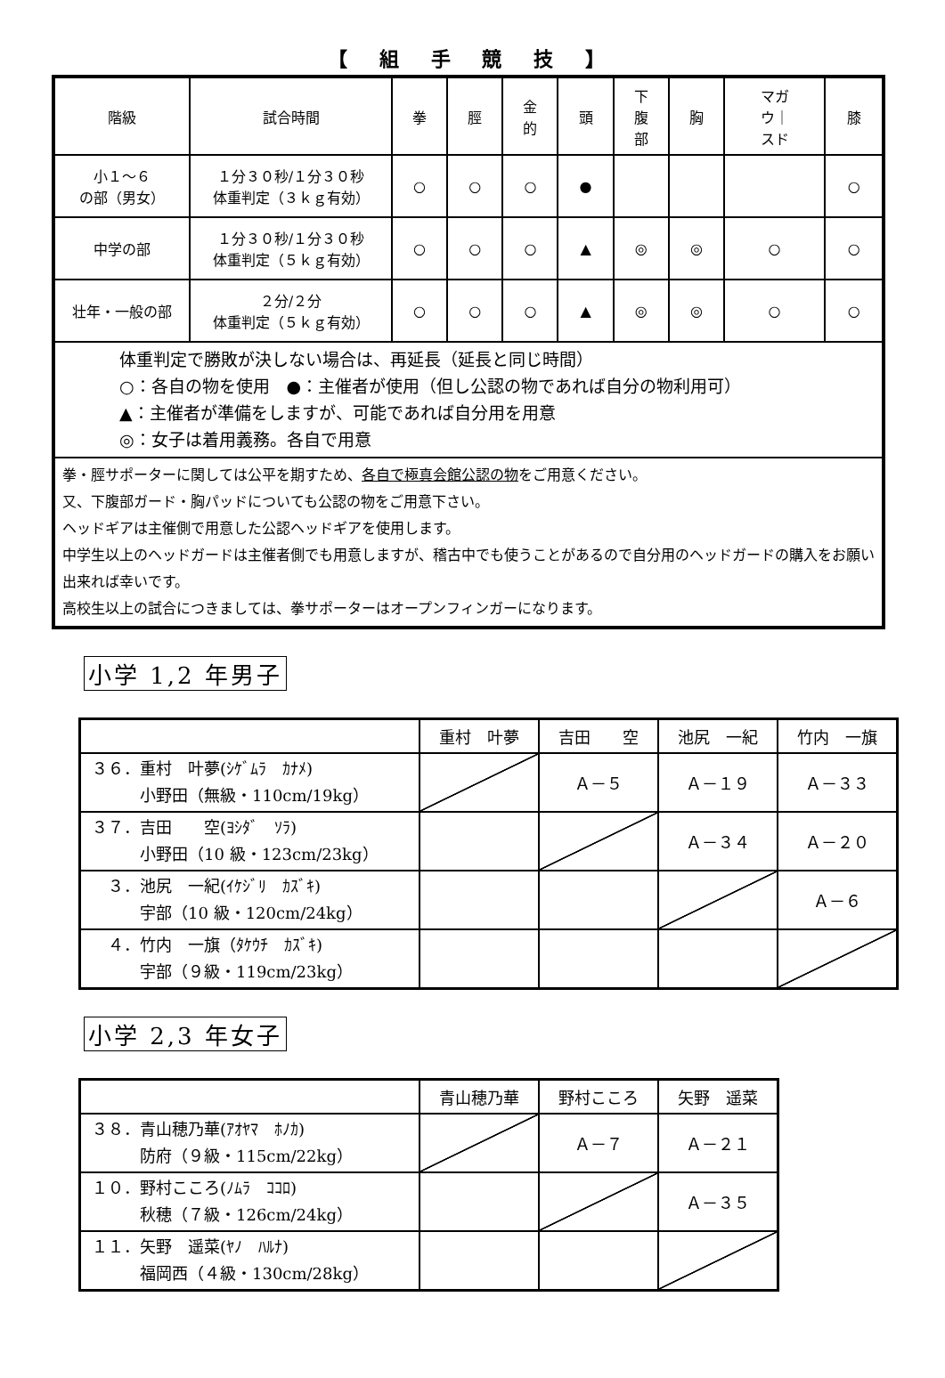【 組 手 競 技 】
| 階級 | 試合時間 | 拳 | 脛 | 金 的 | 頭 | 下 腹 部 | 胸 | マガ ウ｜ スド | 膝 |
| --- | --- | --- | --- | --- | --- | --- | --- | --- | --- |
| 小１～６ の部（男女） | １分３０秒/１分３０秒 体重判定（３ｋｇ有効） | ○ | ○ | ○ | ● | | | | ○ |
| 中学の部 | １分３０秒/１分３０秒 体重判定（５ｋｇ有効） | ○ | ○ | ○ | ▲ | ◎ | ◎ | ○ | ○ |
| 壮年・一般の部 | ２分/２分 体重判定（５ｋｇ有効） | ○ | ○ | ○ | ▲ | ◎ | ◎ | ○ | ○ |
| 体重判定で勝敗が決しない場合は、再延長（延長と同じ時間） ○：各自の物を使用 ●：主催者が使用（但し公認の物であれば自分の物利用可） ▲：主催者が準備をしますが、可能であれば自分用を用意 ◎：女子は着用義務。各自で用意 | | | | | | | | | |
| 拳・脛サポーターに関しては公平を期すため、 各自で極真会館公認の物 をご用意ください。 又、下腹部ガード・胸パッドについても公認の物をご用意下さい。 ヘッドギアは主催側で用意した公認ヘッドギアを使用します。 中学生以上のヘッドガードは主催者側でも用意しますが、稽古中でも使うことがあるので自分用のヘッドガードの購入をお願い出来れば幸いです。 高校生以上の試合につきましては、拳サポーターはオープンフィンガーになります。 | | | | | | | | | |
小学 1,2 年男子
| | 重村 叶夢 | 吉田 空 | 池尻 一紀 | 竹内 一旗 |
| --- | --- | --- | --- | --- |
| ３６．重村 叶夢(ｼｹﾞﾑﾗ ｶﾅﾒ) 小野田（無級・110cm/19kg） | | Ａ－５ | Ａ－１９ | Ａ－３３ |
| ３７．吉田 空(ﾖｼﾀﾞ ｿﾗ) 小野田（10 級・123cm/23kg） | | | Ａ－３４ | Ａ－２０ |
| ３．池尻 一紀(ｲｹｼﾞﾘ ｶｽﾞｷ) 宇部（10 級・120cm/24kg） | | | | Ａ－６ |
| ４．竹内 一旗（ﾀｹｳﾁ ｶｽﾞｷ) 宇部（９級・119cm/23kg） | | | | |
小学 2,3 年女子
| | 青山穂乃華 | 野村こころ | 矢野 遥菜 |
| --- | --- | --- | --- |
| ３８．青山穂乃華(ｱｵﾔﾏ ﾎﾉｶ) 防府（９級・115cm/22kg） | | Ａ－７ | Ａ－２１ |
| １０．野村こころ(ﾉﾑﾗ ｺｺﾛ) 秋穂（７級・126cm/24kg） | | | Ａ－３５ |
| １１．矢野 遥菜(ﾔﾉ ﾊﾙﾅ) 福岡西（４級・130cm/28kg） | | | |